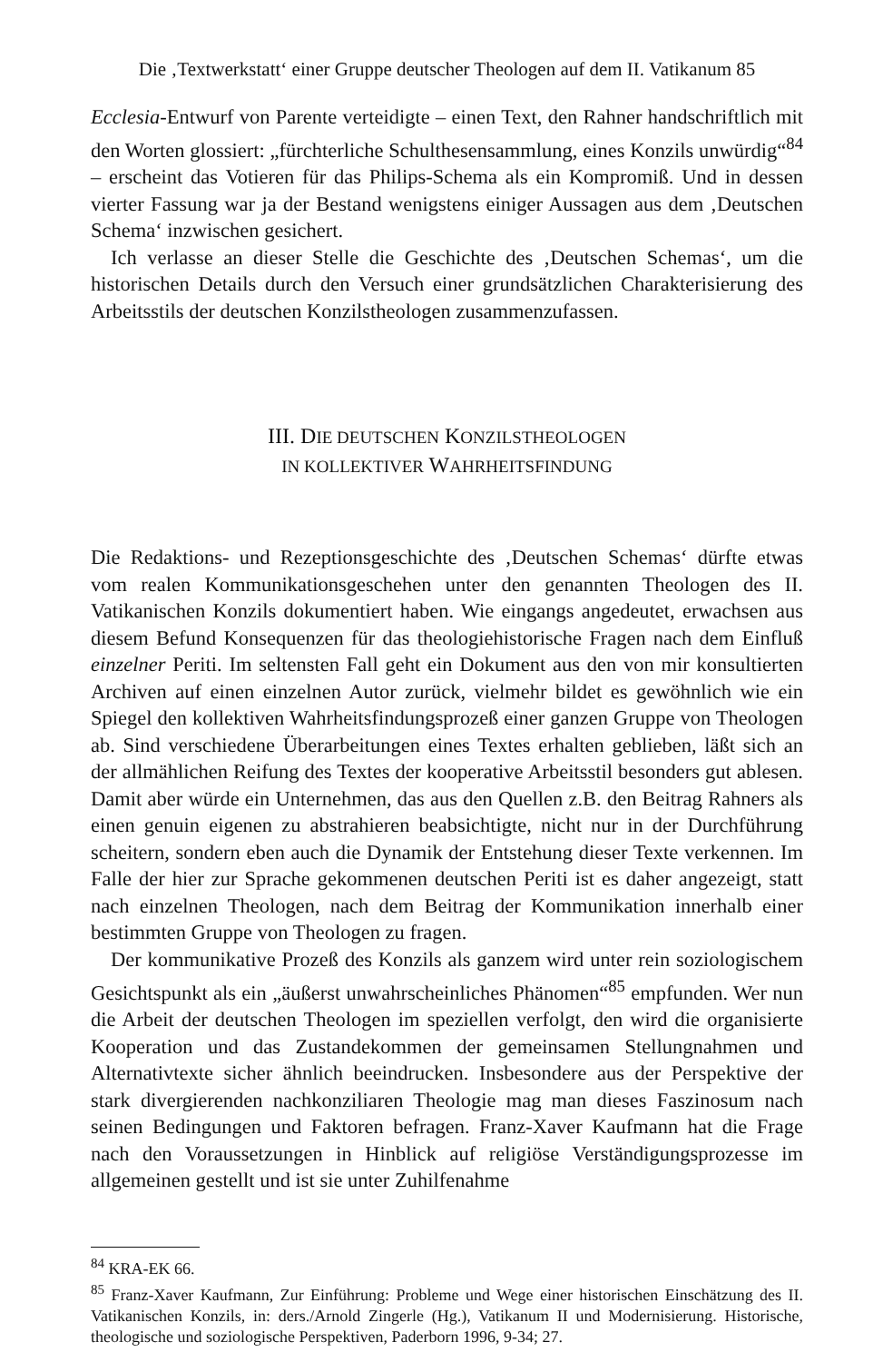Die ‚Textwerkstatt‘ einer Gruppe deutscher Theologen auf dem II. Vatikanum 85
Ecclesia-Entwurf von Parente verteidigte – einen Text, den Rahner handschriftlich mit den Worten glossiert: „fürchterliche Schulthesensammlung, eines Konzils unwürdig“<sup>84</sup> – erscheint das Votieren für das Philips-Schema als ein Kompromiß. Und in dessen vierter Fassung war ja der Bestand wenigstens einiger Aussagen aus dem ‚Deutschen Schema‘ inzwischen gesichert.
Ich verlasse an dieser Stelle die Geschichte des ‚Deutschen Schemas‘, um die historischen Details durch den Versuch einer grundsätzlichen Charakterisierung des Arbeitsstils der deutschen Konzilstheologen zusammenzufassen.
III. DIE DEUTSCHEN KONZILSTHEOLOGEN
IN KOLLEKTIVER WAHRHEITSFINDUNG
Die Redaktions- und Rezeptionsgeschichte des ‚Deutschen Schemas‘ dürfte etwas vom realen Kommunikationsgeschehen unter den genannten Theologen des II. Vatikanischen Konzils dokumentiert haben. Wie eingangs angedeutet, erwachsen aus diesem Befund Konsequenzen für das theologiehistorische Fragen nach dem Einfluß einzelner Periti. Im seltensten Fall geht ein Dokument aus den von mir konsultierten Archiven auf einen einzelnen Autor zurück, vielmehr bildet es gewöhnlich wie ein Spiegel den kollektiven Wahrheitsfindungsprozeß einer ganzen Gruppe von Theologen ab. Sind verschiedene Überarbeitungen eines Textes erhalten geblieben, läßt sich an der allmählichen Reifung des Textes der kooperative Arbeitsstil besonders gut ablesen. Damit aber würde ein Unternehmen, das aus den Quellen z.B. den Beitrag Rahners als einen genuin eigenen zu abstrahieren beabsichtigte, nicht nur in der Durchführung scheitern, sondern eben auch die Dynamik der Entstehung dieser Texte verkennen. Im Falle der hier zur Sprache gekommenen deutschen Periti ist es daher angezeigt, statt nach einzelnen Theologen, nach dem Beitrag der Kommunikation innerhalb einer bestimmten Gruppe von Theologen zu fragen.
Der kommunikative Prozeß des Konzils als ganzem wird unter rein soziologischem Gesichtspunkt als ein „äußerst unwahrscheinliches Phänomen“<sup>85</sup> empfunden. Wer nun die Arbeit der deutschen Theologen im speziellen verfolgt, den wird die organisierte Kooperation und das Zustandekommen der gemeinsamen Stellungnahmen und Alternativtexte sicher ähnlich beeindrucken. Insbesondere aus der Perspektive der stark divergierenden nachkonziliaren Theologie mag man dieses Faszinosum nach seinen Bedingungen und Faktoren befragen. Franz-Xaver Kaufmann hat die Frage nach den Voraussetzungen in Hinblick auf religiöse Verständigungsprozesse im allgemeinen gestellt und ist sie unter Zuhilfenahme
<sup>84</sup> KRA-EK 66.
<sup>85</sup> Franz-Xaver Kaufmann, Zur Einführung: Probleme und Wege einer historischen Einschätzung des II. Vatikanischen Konzils, in: ders./Arnold Zingerle (Hg.), Vatikanum II und Modernisierung. Historische, theologische und soziologische Perspektiven, Paderborn 1996, 9-34; 27.